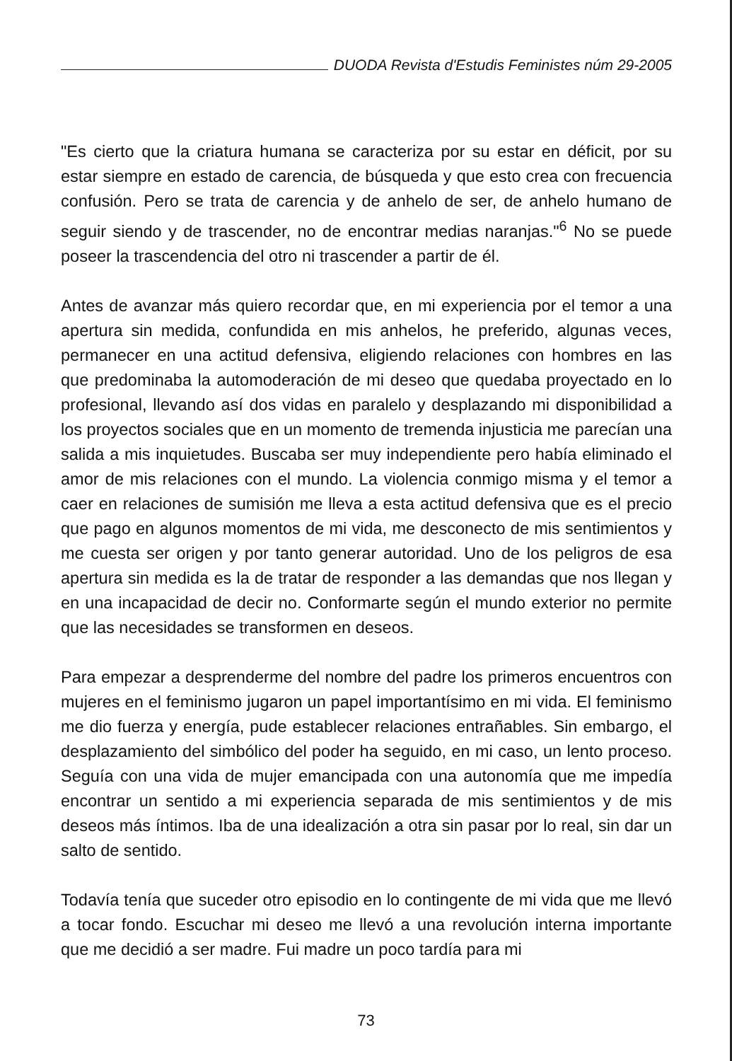DUODA Revista d'Estudis Feministes núm 29-2005
"Es cierto que la criatura humana se caracteriza por su estar en déficit, por su estar siempre en estado de carencia, de búsqueda y que esto crea con frecuencia confusión. Pero se trata de carencia y de anhelo de ser, de anhelo humano de seguir siendo y de trascender, no de encontrar medias naranjas."<sup>6</sup> No se puede poseer la trascendencia del otro ni trascender a partir de él.
Antes de avanzar más quiero recordar que, en mi experiencia por el temor a una apertura sin medida, confundida en mis anhelos, he preferido, algunas veces, permanecer en una actitud defensiva, eligiendo relaciones con hombres en las que predominaba la automoderación de mi deseo que quedaba proyectado en lo profesional, llevando así dos vidas en paralelo y desplazando mi disponibilidad a los proyectos sociales que en un momento de tremenda injusticia me parecían una salida a mis inquietudes. Buscaba ser muy independiente pero había eliminado el amor de mis relaciones con el mundo. La violencia conmigo misma y el temor a caer en relaciones de sumisión me lleva a esta actitud defensiva que es el precio que pago en algunos momentos de mi vida, me desconecto de mis sentimientos y me cuesta ser origen y por tanto generar autoridad. Uno de los peligros de esa apertura sin medida es la de tratar de responder a las demandas que nos llegan y en una incapacidad de decir no. Conformarte según el mundo exterior no permite que las necesidades se transformen en deseos.
Para empezar a desprenderme del nombre del padre los primeros encuentros con mujeres en el feminismo jugaron un papel importantísimo en mi vida. El feminismo me dio fuerza y energía, pude establecer relaciones entrañables. Sin embargo, el desplazamiento del simbólico del poder ha seguido, en mi caso, un lento proceso. Seguía con una vida de mujer emancipada con una autonomía que me impedía encontrar un sentido a mi experiencia separada de mis sentimientos y de mis deseos más íntimos. Iba de una idealización a otra sin pasar por lo real, sin dar un salto de sentido.
Todavía tenía que suceder otro episodio en lo contingente de mi vida que me llevó a tocar fondo. Escuchar mi deseo me llevó a una revolución interna importante que me decidió a ser madre. Fui madre un poco tardía para mi
73